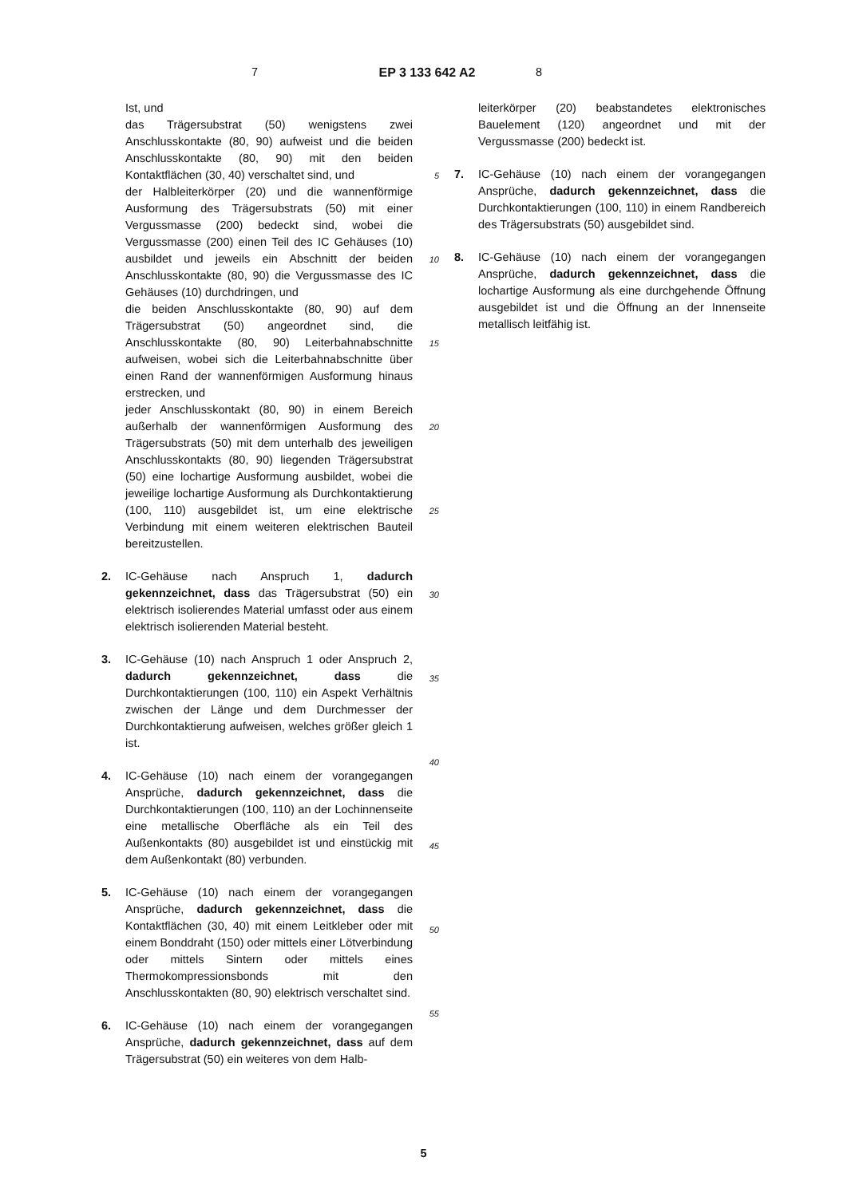7 EP 3 133 642 A2
8
Ist, und
das Trägersubstrat (50) wenigstens zwei Anschlusskontakte (80, 90) aufweist und die beiden Anschlusskontakte (80, 90) mit den beiden Kontaktflächen (30, 40) verschaltet sind, und
der Halbleiterkörper (20) und die wannenförmige Ausformung des Trägersubstrats (50) mit einer Vergussmasse (200) bedeckt sind, wobei die Vergussmasse (200) einen Teil des IC Gehäuses (10) ausbildet und jeweils ein Abschnitt der beiden Anschlusskontakte (80, 90) die Vergussmasse des IC Gehäuses (10) durchdringen, und
die beiden Anschlusskontakte (80, 90) auf dem Trägersubstrat (50) angeordnet sind, die Anschlusskontakte (80, 90) Leiterbahnabschnitte aufweisen, wobei sich die Leiterbahnabschnitte über einen Rand der wannenförmigen Ausformung hinaus erstrecken, und
jeder Anschlusskontakt (80, 90) in einem Bereich außerhalb der wannenförmigen Ausformung des Trägersubstrats (50) mit dem unterhalb des jeweiligen Anschlusskontakts (80, 90) liegenden Trägersubstrat (50) eine lochartige Ausformung ausbildet, wobei die jeweilige lochartige Ausformung als Durchkontaktierung (100, 110) ausgebildet ist, um eine elektrische Verbindung mit einem weiteren elektrischen Bauteil bereitzustellen.
2. IC-Gehäuse nach Anspruch 1, dadurch gekennzeichnet, dass das Trägersubstrat (50) ein elektrisch isolierendes Material umfasst oder aus einem elektrisch isolierenden Material besteht.
3. IC-Gehäuse (10) nach Anspruch 1 oder Anspruch 2, dadurch gekennzeichnet, dass die Durchkontaktierungen (100, 110) ein Aspekt Verhältnis zwischen der Länge und dem Durchmesser der Durchkontaktierung aufweisen, welches größer gleich 1 ist.
4. IC-Gehäuse (10) nach einem der vorangegangen Ansprüche, dadurch gekennzeichnet, dass die Durchkontaktierungen (100, 110) an der Lochinnenseite eine metallische Oberfläche als ein Teil des Außenkontakts (80) ausgebildet ist und einstückig mit dem Außenkontakt (80) verbunden.
5. IC-Gehäuse (10) nach einem der vorangegangen Ansprüche, dadurch gekennzeichnet, dass die Kontaktflächen (30, 40) mit einem Leitkleber oder mit einem Bonddraht (150) oder mittels einer Lötverbindung oder mittels Sintern oder mittels eines Thermokompressionsbonds mit den Anschlusskontakten (80, 90) elektrisch verschaltet sind.
6. IC-Gehäuse (10) nach einem der vorangegangen Ansprüche, dadurch gekennzeichnet, dass auf dem Trägersubstrat (50) ein weiteres von dem Halb-
5
10
15
20
25
30
35
40
45
50
55
leiterkörper (20) beabstandetes elektronisches Bauelement (120) angeordnet und mit der Vergussmasse (200) bedeckt ist.
7. IC-Gehäuse (10) nach einem der vorangegangen Ansprüche, dadurch gekennzeichnet, dass die Durchkontaktierungen (100, 110) in einem Randbereich des Trägersubstrats (50) ausgebildet sind.
8. IC-Gehäuse (10) nach einem der vorangegangen Ansprüche, dadurch gekennzeichnet, dass die lochartige Ausformung als eine durchgehende Öffnung ausgebildet ist und die Öffnung an der Innenseite metallisch leitfähig ist.
5